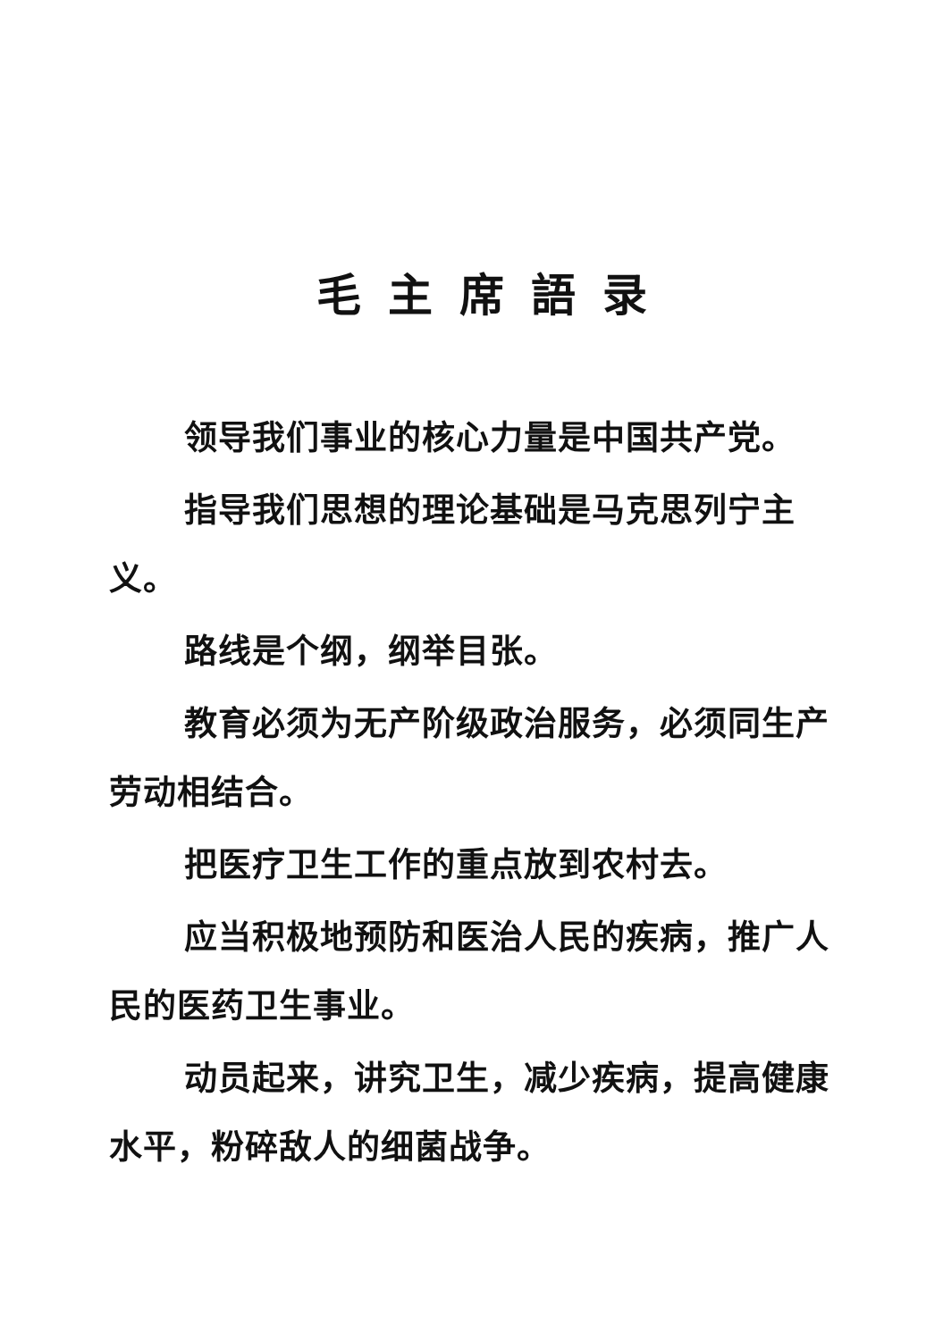毛主席語录
领导我们事业的核心力量是中国共产党。
指导我们思想的理论基础是马克思列宁主义。
路线是个纲，纲举目张。
教育必须为无产阶级政治服务，必须同生产劳动相结合。
把医疗卫生工作的重点放到农村去。
应当积极地预防和医治人民的疾病，推广人民的医药卫生事业。
动员起来，讲究卫生，减少疾病，提高健康水平，粉碎敌人的细菌战争。